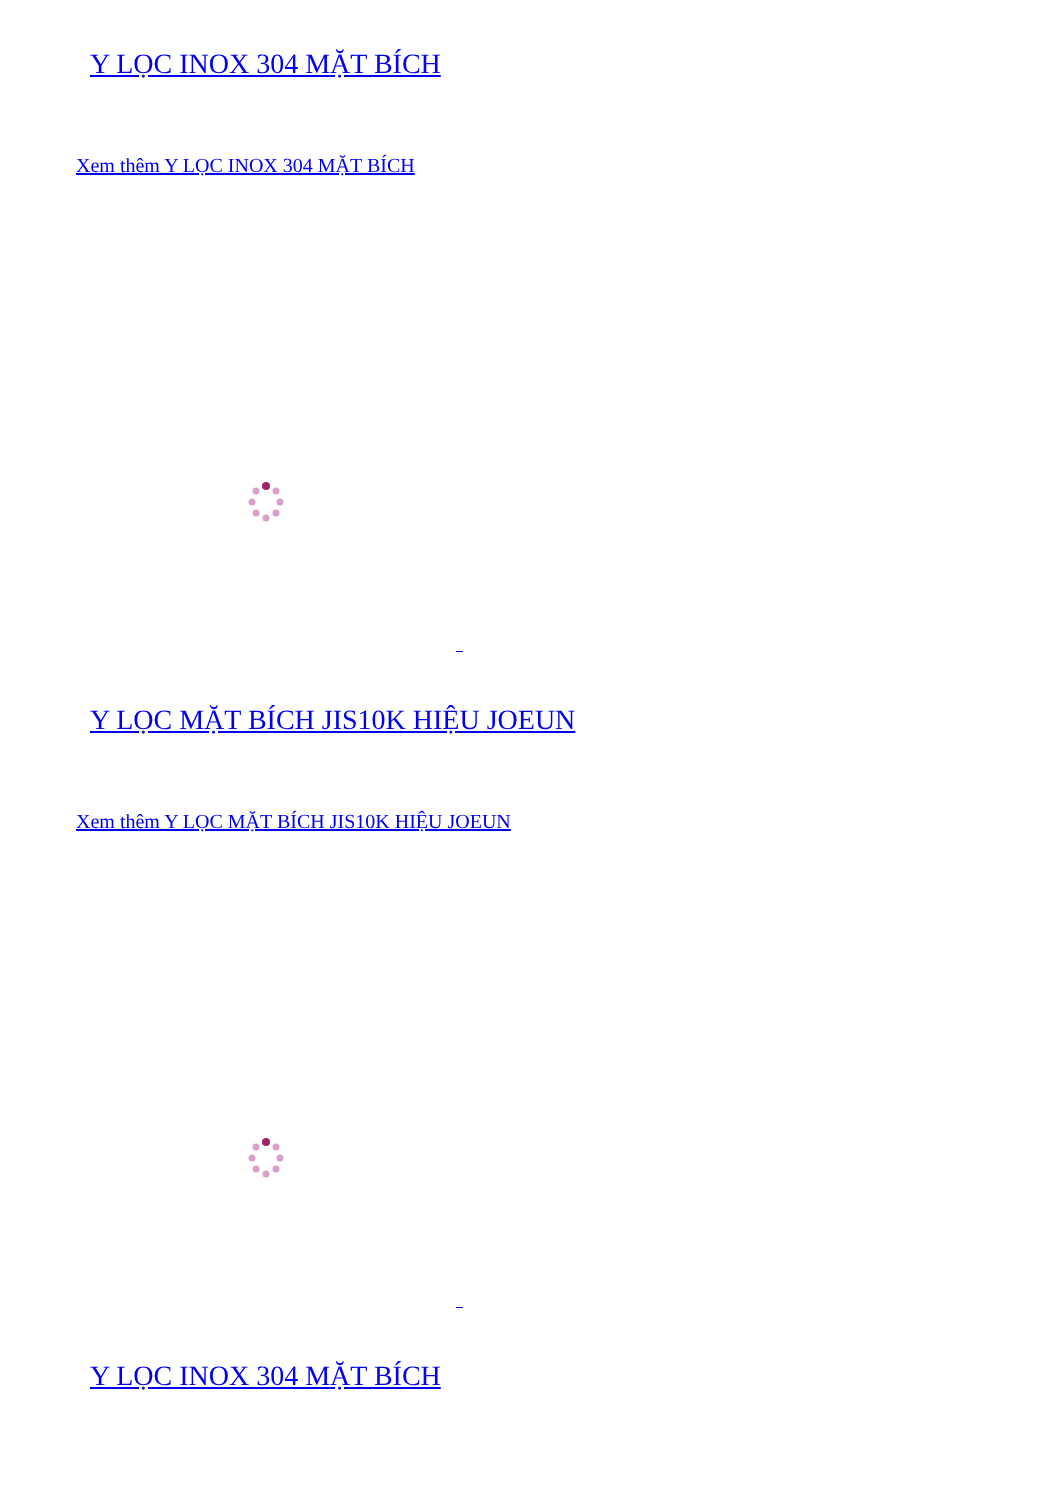Y LỌC INOX 304 MẶT BÍCH
Xem thêm Y LỌC INOX 304 MẶT BÍCH
Y LỌC MẶT BÍCH JIS10K HIỆU JOEUN
Xem thêm Y LỌC MẶT BÍCH JIS10K HIỆU JOEUN
Y LỌC INOX 304 MẶT BÍCH